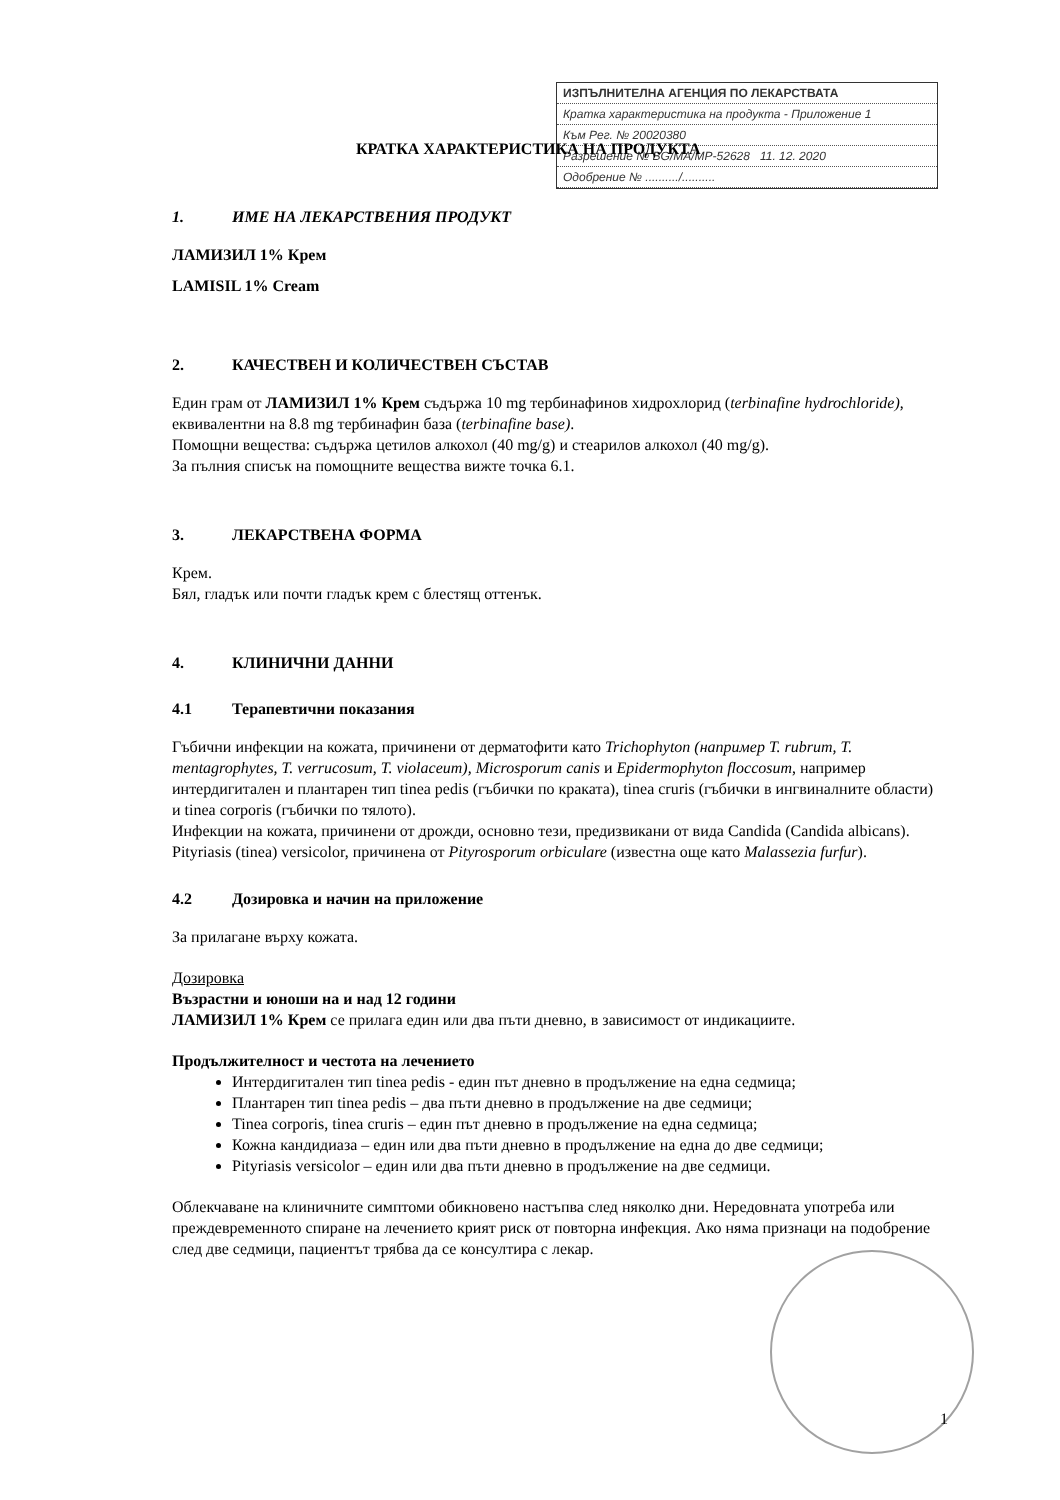ИЗПЪЛНИТЕЛНА АГЕНЦИЯ ПО ЛЕКАРСТВАТА
Кратка характеристика на продукта - Приложение 1
Към Рег. № 20020380
Разрешение № BG/MA/MP-52628 11. 12. 2020
Одобрение № ........../..........
КРАТКА ХАРАКТЕРИСТИКА НА ПРОДУКТА
1. ИМЕ НА ЛЕКАРСТВЕНИЯ ПРОДУКТ
ЛАМИЗИЛ 1% Крем
LAMISIL 1% Cream
2. КАЧЕСТВЕН И КОЛИЧЕСТВЕН СЪСТАВ
Един грам от ЛАМИЗИЛ 1% Крем съдържа 10 mg тербинафинов хидрохлорид (terbinafine hydrochloride), еквивалентни на 8.8 mg тербинафин база (terbinafine base).
Помощни вещества: съдържа цетилов алкохол (40 mg/g) и стеарилов алкохол (40 mg/g).
За пълния списък на помощните вещества вижте точка 6.1.
3. ЛЕКАРСТВЕНА ФОРМА
Крем.
Бял, гладък или почти гладък крем с блестящ оттенък.
4. КЛИНИЧНИ ДАННИ
4.1 Терапевтични показания
Гъбични инфекции на кожата, причинени от дерматофити като Trichophyton (например T. rubrum, T. mentagrophytes, T. verrucosum, T. violaceum), Microsporum canis и Epidermophyton floccosum, например интердигитален и плантарен тип tinea pedis (гъбички по краката), tinea cruris (гъбички в ингвиналните области) и tinea corporis (гъбички по тялото).
Инфекции на кожата, причинени от дрожди, основно тези, предизвикани от вида Candida (Candida albicans).
Pityriasis (tinea) versicolor, причинена от Pityrosporum orbiculare (известна още като Malassezia furfur).
4.2 Дозировка и начин на приложение
За прилагане върху кожата.
Дозировка
Възрастни и юноши на и над 12 години
ЛАМИЗИЛ 1% Крем се прилага един или два пъти дневно, в зависимост от индикациите.
Продължителност и честота на лечението
Интердигитален тип tinea pedis - един път дневно в продължение на една седмица;
Плантарен тип tinea pedis – два пъти дневно в продължение на две седмици;
Tinea corporis, tinea cruris – един път дневно в продължение на една седмица;
Кожна кандидиаза – един или два пъти дневно в продължение на една до две седмици;
Pityriasis versicolor – един или два пъти дневно в продължение на две седмици.
Облекчаване на клиничните симптоми обикновено настъпва след няколко дни. Нередовната употреба или преждевременното спиране на лечението крият риск от повторна инфекция. Ако няма признаци на подобрение след две седмици, пациентът трябва да се консултира с лекар.
1